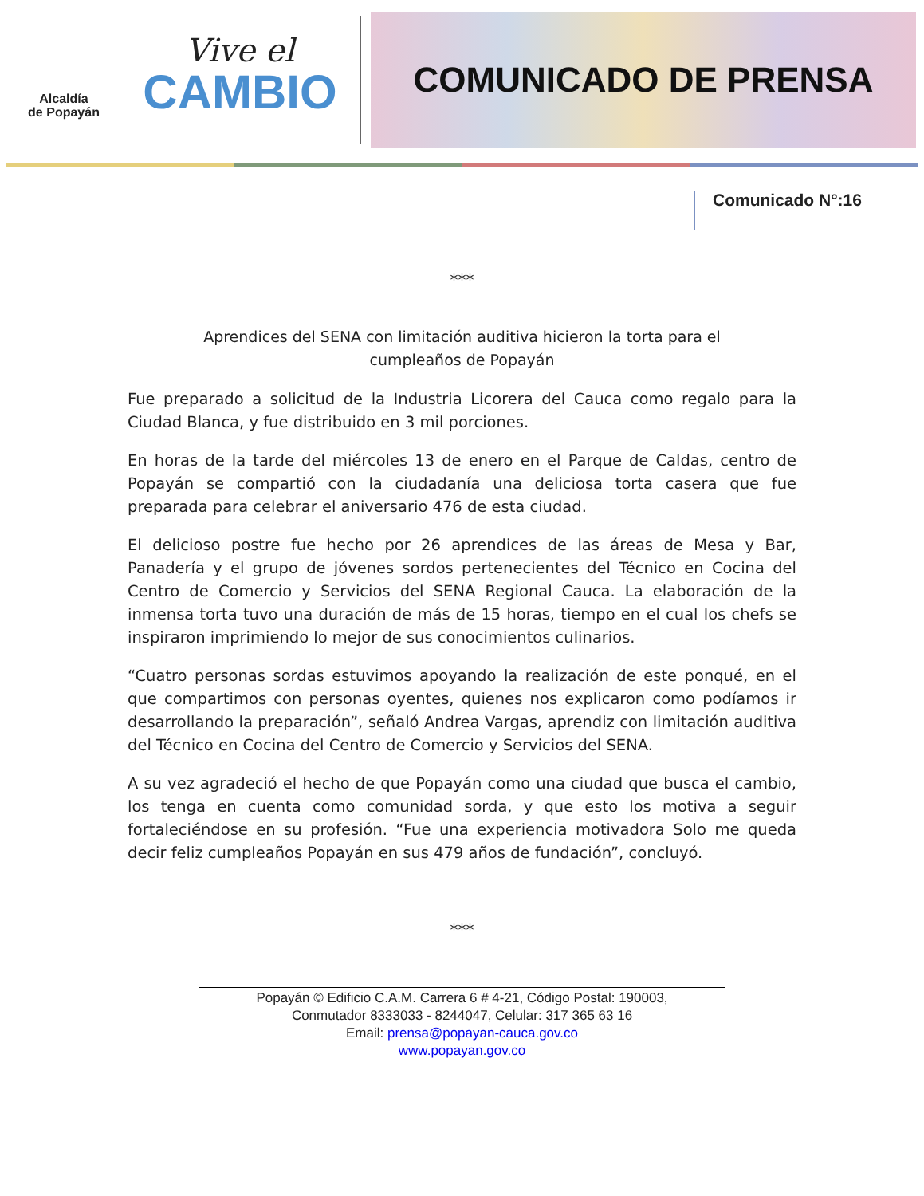Alcaldía
de Popayán
Vive el
CAMBIO
COMUNICADO DE PRENSA
Comunicado N°:16
***
Aprendices del SENA con limitación auditiva hicieron la torta para el cumpleaños de Popayán
Fue preparado a solicitud de la Industria Licorera del Cauca como regalo para la Ciudad Blanca, y fue distribuido en 3 mil porciones.
En horas de la tarde del miércoles 13 de enero en el Parque de Caldas, centro de Popayán se compartió con la ciudadanía una deliciosa torta casera que fue preparada para celebrar el aniversario 476 de esta ciudad.
El delicioso postre fue hecho por 26 aprendices de las áreas de Mesa y Bar, Panadería y el grupo de jóvenes sordos pertenecientes del Técnico en Cocina del Centro de Comercio y Servicios del SENA Regional Cauca. La elaboración de la inmensa torta tuvo una duración de más de 15 horas, tiempo en el cual los chefs se inspiraron imprimiendo lo mejor de sus conocimientos culinarios.
“Cuatro personas sordas estuvimos apoyando la realización de este ponqué, en el que compartimos con personas oyentes, quienes nos explicaron como podíamos ir desarrollando la preparación”, señaló Andrea Vargas, aprendiz con limitación auditiva del Técnico en Cocina del Centro de Comercio y Servicios del SENA.
A su vez agradeció el hecho de que Popayán como una ciudad que busca el cambio, los tenga en cuenta como comunidad sorda, y que esto los motiva a seguir fortaleciéndose en su profesión. “Fue una experiencia motivadora Solo me queda decir feliz cumpleaños Popayán en sus 479 años de fundación”, concluyó.
***
Popayán © Edificio C.A.M. Carrera 6 # 4-21, Código Postal: 190003,
Conmutador 8333033 - 8244047, Celular: 317 365 63 16
Email: prensa@popayan-cauca.gov.co
www.popayan.gov.co